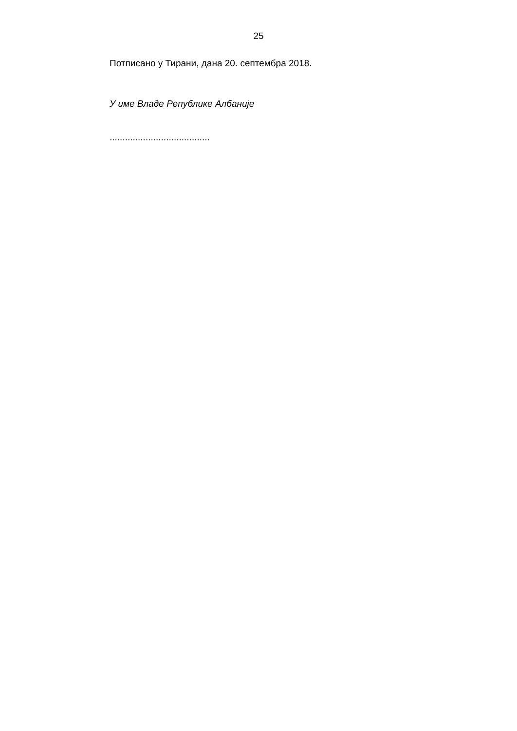25
Потписано у Тирани, дана 20. септембра 2018.
У име Владе Републике Албаније
.......................................